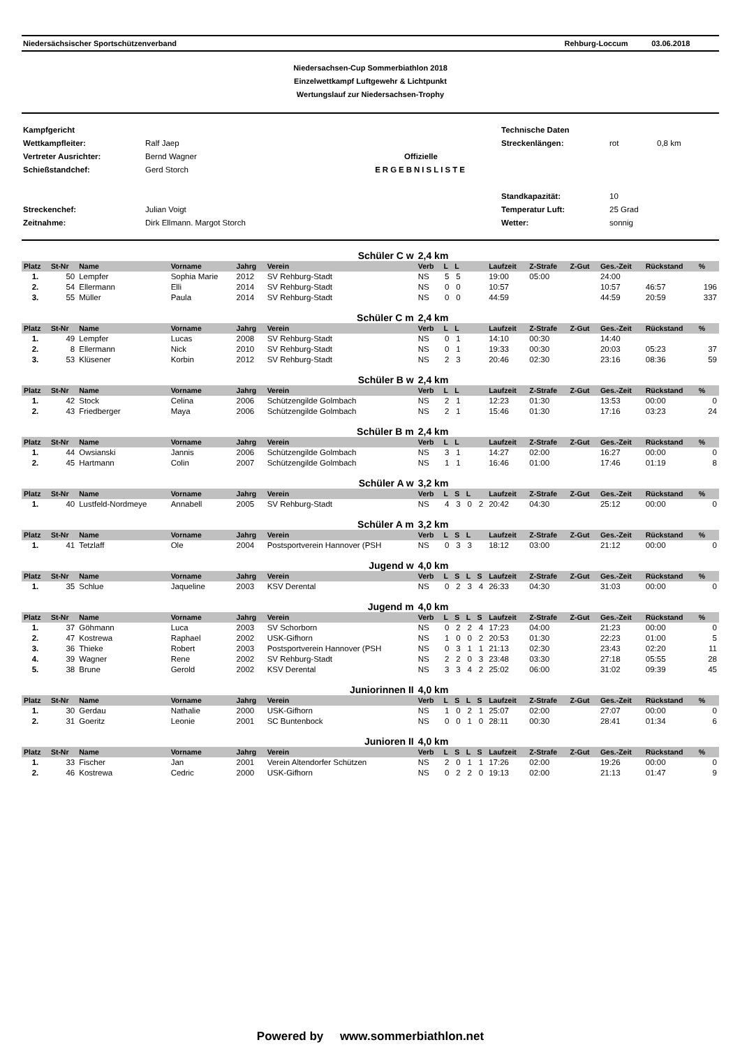Niedersächsischer Sportschützenverband Rehburg-Loccum 03.06.2018
Niedersachsen-Cup Sommerbiathlon 2018
Einzelwettkampf Luftgewehr & Lichtpunkt
Wertungslauf zur Niedersachsen-Trophy
Kampfgericht Technische Daten Wettkampfleiter: Ralf Jaep Streckenlängen: rot 0,8 km Vertreter Ausrichter: Bernd Wagner Offizielle Schießstandchef: Gerd Storch ERGEBNISLISTE Standkapazität: 10 Streckenchef: Julian Voigt Temperatur Luft: 25 Grad Zeitnahme: Dirk Ellmann. Margot Storch Wetter: sonnig
| Schüler C w | | | | | | 2,4 km | | | | | | | | | | |
| Platz | St-Nr | Name | Vorname | Jahrg | Verein | Verb | L | L | | | Laufzeit | Z-Strafe | Z-Gut | Ges.-Zeit | Rückstand | % |
| 1. | 50 | Lempfer | Sophia Marie | 2012 | SV Rehburg-Stadt | NS | 5 | 5 | | | 19:00 | 05:00 | | 24:00 | | |
| 2. | 54 | Ellermann | Elli | 2014 | SV Rehburg-Stadt | NS | 0 | 0 | | | 10:57 | | | 10:57 | 46:57 | 196 |
| 3. | 55 | Müller | Paula | 2014 | SV Rehburg-Stadt | NS | 0 | 0 | | | 44:59 | | | 44:59 | 20:59 | 337 |
| Schüler C m | | | | | | 2,4 km | | | | | | | | | | |
| Platz | St-Nr | Name | Vorname | Jahrg | Verein | Verb | L | L | | | Laufzeit | Z-Strafe | Z-Gut | Ges.-Zeit | Rückstand | % |
| 1. | 49 | Lempfer | Lucas | 2008 | SV Rehburg-Stadt | NS | 0 | 1 | | | 14:10 | 00:30 | | 14:40 | | |
| 2. | 8 | Ellermann | Nick | 2010 | SV Rehburg-Stadt | NS | 0 | 1 | | | 19:33 | 00:30 | | 20:03 | 05:23 | 37 |
| 3. | 53 | Klüsener | Korbin | 2012 | SV Rehburg-Stadt | NS | 2 | 3 | | | 20:46 | 02:30 | | 23:16 | 08:36 | 59 |
| Schüler B w | | | | | | 2,4 km | | | | | | | | | | |
| Platz | St-Nr | Name | Vorname | Jahrg | Verein | Verb | L | L | | | Laufzeit | Z-Strafe | Z-Gut | Ges.-Zeit | Rückstand | % |
| 1. | 42 | Stock | Celina | 2006 | Schützengilde Golmbach | NS | 2 | 1 | | | 12:23 | 01:30 | | 13:53 | 00:00 | 0 |
| 2. | 43 | Friedberger | Maya | 2006 | Schützengilde Golmbach | NS | 2 | 1 | | | 15:46 | 01:30 | | 17:16 | 03:23 | 24 |
| Schüler B m | | | | | | 2,4 km | | | | | | | | | | |
| Platz | St-Nr | Name | Vorname | Jahrg | Verein | Verb | L | L | | | Laufzeit | Z-Strafe | Z-Gut | Ges.-Zeit | Rückstand | % |
| 1. | 44 | Owsianski | Jannis | 2006 | Schützengilde Golmbach | NS | 3 | 1 | | | 14:27 | 02:00 | | 16:27 | 00:00 | 0 |
| 2. | 45 | Hartmann | Colin | 2007 | Schützengilde Golmbach | NS | 1 | 1 | | | 16:46 | 01:00 | | 17:46 | 01:19 | 8 |
| Schüler A w | | | | | | 3,2 km | | | | | | | | | | |
| Platz | St-Nr | Name | Vorname | Jahrg | Verein | Verb | L | S | L | | Laufzeit | Z-Strafe | Z-Gut | Ges.-Zeit | Rückstand | % |
| 1. | 40 | Lustfeld-Nordmeye | Annabell | 2005 | SV Rehburg-Stadt | NS | 4 | 3 | 0 | 2 | 20:42 | 04:30 | | 25:12 | 00:00 | 0 |
| Schüler A m | | | | | | 3,2 km | | | | | | | | | | |
| Platz | St-Nr | Name | Vorname | Jahrg | Verein | Verb | L | S | L | | Laufzeit | Z-Strafe | Z-Gut | Ges.-Zeit | Rückstand | % |
| 1. | 41 | Tetzlaff | Ole | 2004 | Postsportverein Hannover (PSH | NS | 0 | 3 | 3 | | 18:12 | 03:00 | | 21:12 | 00:00 | 0 |
| Jugend w | | | | | | 4,0 km | | | | | | | | | | |
| Platz | St-Nr | Name | Vorname | Jahrg | Verein | Verb | L | S | L | S | Laufzeit | Z-Strafe | Z-Gut | Ges.-Zeit | Rückstand | % |
| 1. | 35 | Schlue | Jaqueline | 2003 | KSV Derental | NS | 0 | 2 | 3 | 4 | 26:33 | 04:30 | | 31:03 | 00:00 | 0 |
| Jugend m | | | | | | 4,0 km | | | | | | | | | | |
| Platz | St-Nr | Name | Vorname | Jahrg | Verein | Verb | L | S | L | S | Laufzeit | Z-Strafe | Z-Gut | Ges.-Zeit | Rückstand | % |
| 1. | 37 | Göhmann | Luca | 2003 | SV Schorborn | NS | 0 | 2 | 2 | 4 | 17:23 | 04:00 | | 21:23 | 00:00 | 0 |
| 2. | 47 | Kostrewa | Raphael | 2002 | USK-Gifhorn | NS | 1 | 0 | 0 | 2 | 20:53 | 01:30 | | 22:23 | 01:00 | 5 |
| 3. | 36 | Thieke | Robert | 2003 | Postsportverein Hannover (PSH | NS | 0 | 3 | 1 | 1 | 21:13 | 02:30 | | 23:43 | 02:20 | 11 |
| 4. | 39 | Wagner | Rene | 2002 | SV Rehburg-Stadt | NS | 2 | 2 | 0 | 3 | 23:48 | 03:30 | | 27:18 | 05:55 | 28 |
| 5. | 38 | Brune | Gerold | 2002 | KSV Derental | NS | 3 | 3 | 4 | 2 | 25:02 | 06:00 | | 31:02 | 09:39 | 45 |
| Juniorinnen II | | | | | | 4,0 km | | | | | | | | | | |
| Platz | St-Nr | Name | Vorname | Jahrg | Verein | Verb | L | S | L | S | Laufzeit | Z-Strafe | Z-Gut | Ges.-Zeit | Rückstand | % |
| 1. | 30 | Gerdau | Nathalie | 2000 | USK-Gifhorn | NS | 1 | 0 | 2 | 1 | 25:07 | 02:00 | | 27:07 | 00:00 | 0 |
| 2. | 31 | Goeritz | Leonie | 2001 | SC Buntenbock | NS | 0 | 0 | 1 | 0 | 28:11 | 00:30 | | 28:41 | 01:34 | 6 |
| Junioren II | | | | | | 4,0 km | | | | | | | | | | |
| Platz | St-Nr | Name | Vorname | Jahrg | Verein | Verb | L | S | L | S | Laufzeit | Z-Strafe | Z-Gut | Ges.-Zeit | Rückstand | % |
| 1. | 33 | Fischer | Jan | 2001 | Verein Altendorfer Schützen | NS | 2 | 0 | 1 | 1 | 17:26 | 02:00 | | 19:26 | 00:00 | 0 |
| 2. | 46 | Kostrewa | Cedric | 2000 | USK-Gifhorn | NS | 0 | 2 | 2 | 0 | 19:13 | 02:00 | | 21:13 | 01:47 | 9 |
Powered by www.sommerbiathlon.net